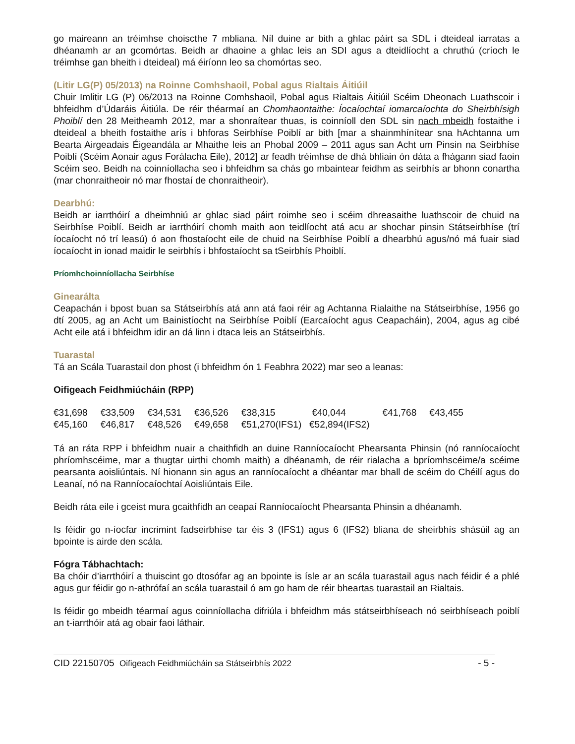go maireann an tréimhse choiscthe 7 mbliana. Níl duine ar bith a ghlac páirt sa SDL i dteideal iarratas a dhéanamh ar an gcomórtas. Beidh ar dhaoine a ghlac leis an SDI agus a dteidlíocht a chruthú (críoch le tréimhse gan bheith i dteideal) má éiríonn leo sa chomórtas seo.
(Litir LG(P) 05/2013) na Roinne Comhshaoil, Pobal agus Rialtais Áitiúil
Chuir Imlitir LG (P) 06/2013 na Roinne Comhshaoil, Pobal agus Rialtais Áitiúil Scéim Dheonach Luathscoir i bhfeidhm d’Údaráis Áitiúla. De réir théarmaí an Chomhaontaithe: Íocaíochtaí iomarcaíochta do Sheirbhísigh Phoiblí den 28 Meitheamh 2012, mar a shonraítear thuas, is coinníoll den SDL sin nach mbeidh fostaithe i dteideal a bheith fostaithe arís i bhforas Seirbhíse Poiblí ar bith [mar a shainmhínítear sna hAchtanna um Bearta Airgeadais Éigeandála ar Mhaithe leis an Phobal 2009 – 2011 agus san Acht um Pinsin na Seirbhíse Poiblí (Scéim Aonair agus Forálacha Eile), 2012] ar feadh tréimhse de dhá bhliain ón dáta a fhágann siad faoin Scéim seo. Beidh na coinníollacha seo i bhfeidhm sa chás go mbaintear feidhm as seirbhís ar bhonn conartha (mar chonraitheoir nó mar fhostaí de chonraitheoir).
Dearbhú:
Beidh ar iarrthóirí a dheimhniú ar ghlac siad páirt roimhe seo i scéim dhreasaithe luathscoir de chuid na Seirbhíse Poiblí. Beidh ar iarrthóirí chomh maith aon teidlíocht atá acu ar shochar pinsin Státseirbhíse (trí íocaíocht nó trí leasú) ó aon fhostaíocht eile de chuid na Seirbhíse Poiblí a dhearbhú agus/nó má fuair siad íocaíocht in ionad maidir le seirbhís i bhfostaíocht sa tSeirbhís Phoiblí.
Príomhchoinníollacha Seirbhíse
Ginearálta
Ceapachán i bpost buan sa Státseirbhís atá ann atá faoi réir ag Achtanna Rialaithe na Státseirbhíse, 1956 go dtí 2005, ag an Acht um Bainistíocht na Seirbhíse Poiblí (Earcaíocht agus Ceapacháin), 2004, agus ag cibé Acht eile atá i bhfeidhm idir an dá linn i dtaca leis an Státseirbhís.
Tuarastal
Tá an Scála Tuarastail don phost (i bhfeidhm ón 1 Feabhra 2022) mar seo a leanas:
Oifigeach Feidhmiúcháin (RPP)
| €31,698 | €33,509 | €34,531 | €36,526 | €38,315 | €40,044 | €41,768 | €43,455 |
| €45,160 | €46,817 | €48,526 | €49,658 | €51,270(IFS1) €52,894(IFS2) | | | |
Tá an ráta RPP i bhfeidhm nuair a chaithfidh an duine Ranníocaíocht Phearsanta Phinsin (nó ranníocaíocht phríomhscéime, mar a thugtar uirthi chomh maith) a dhéanamh, de réir rialacha a bpríomhscéime/a scéime pearsanta aoisliúntais. Ní hionann sin agus an ranníocaíocht a dhéantar mar bhall de scéim do Chéilí agus do Leanaí, nó na Ranníocaíochtaí Aoisliúntais Eile.
Beidh ráta eile i gceist mura gcaithfidh an ceapaí Ranníocaíocht Phearsanta Phinsin a dhéanamh.
Is féidir go n-íocfar incrimint fadseirbhíse tar éis 3 (IFS1) agus 6 (IFS2) bliana de sheirbhís shásúil ag an bpointe is airde den scála.
Fógra Tábhachtach:
Ba chóir d’iarrthóirí a thuiscint go dtosófar ag an bpointe is ísle ar an scála tuarastail agus nach féidir é a phlé agus gur féidir go n-athrófaí an scála tuarastail ó am go ham de réir bheartas tuarastail an Rialtais.
Is féidir go mbeidh téarmaí agus coinníollacha difriúla i bhfeidhm más státseirbhíseach nó seirbhíseach poiblí an t-iarrthóir atá ag obair faoi láthair.
CID 22150705 Oifigeach Feidhmiúcháin sa Státseirbhís 2022 - 5 -